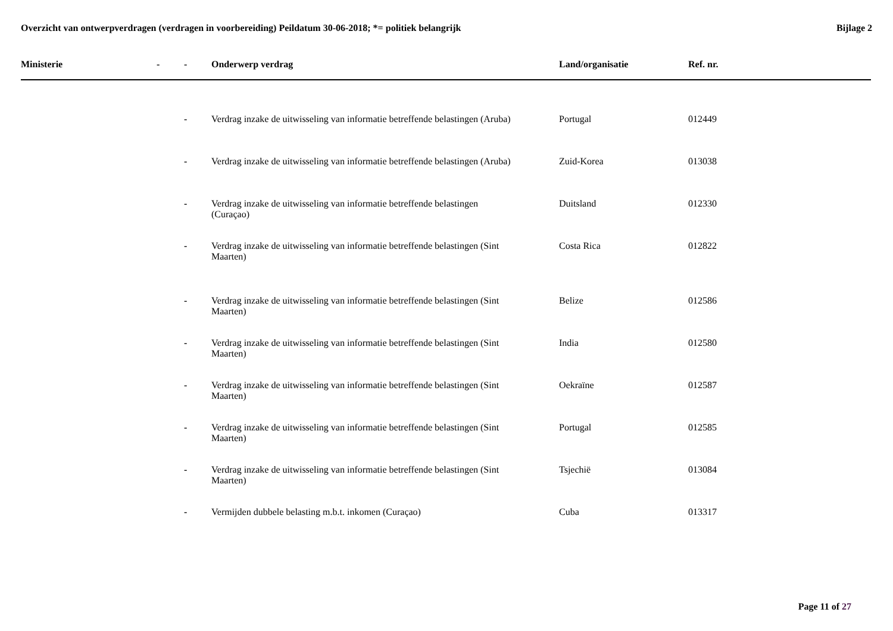Overzicht van ontwerpverdragen (verdragen in voorbereiding) Peildatum 30-06-2018; *= politiek belangrijk
Bijlage 2
| Ministerie | - | - | Onderwerp verdrag | Land/organisatie | Ref. nr. |
| --- | --- | --- | --- | --- | --- |
| | | - | Verdrag inzake de uitwisseling van informatie betreffende belastingen (Aruba) | Portugal | 012449 |
| | | - | Verdrag inzake de uitwisseling van informatie betreffende belastingen (Aruba) | Zuid-Korea | 013038 |
| | | - | Verdrag inzake de uitwisseling van informatie betreffende belastingen (Curaçao) | Duitsland | 012330 |
| | | - | Verdrag inzake de uitwisseling van informatie betreffende belastingen (Sint Maarten) | Costa Rica | 012822 |
| | | - | Verdrag inzake de uitwisseling van informatie betreffende belastingen (Sint Maarten) | Belize | 012586 |
| | | - | Verdrag inzake de uitwisseling van informatie betreffende belastingen (Sint Maarten) | India | 012580 |
| | | - | Verdrag inzake de uitwisseling van informatie betreffende belastingen (Sint Maarten) | Oekraïne | 012587 |
| | | - | Verdrag inzake de uitwisseling van informatie betreffende belastingen (Sint Maarten) | Portugal | 012585 |
| | | - | Verdrag inzake de uitwisseling van informatie betreffende belastingen (Sint Maarten) | Tsjechië | 013084 |
| | | - | Vermijden dubbele belasting m.b.t. inkomen (Curaçao) | Cuba | 013317 |
Page 11 of 27